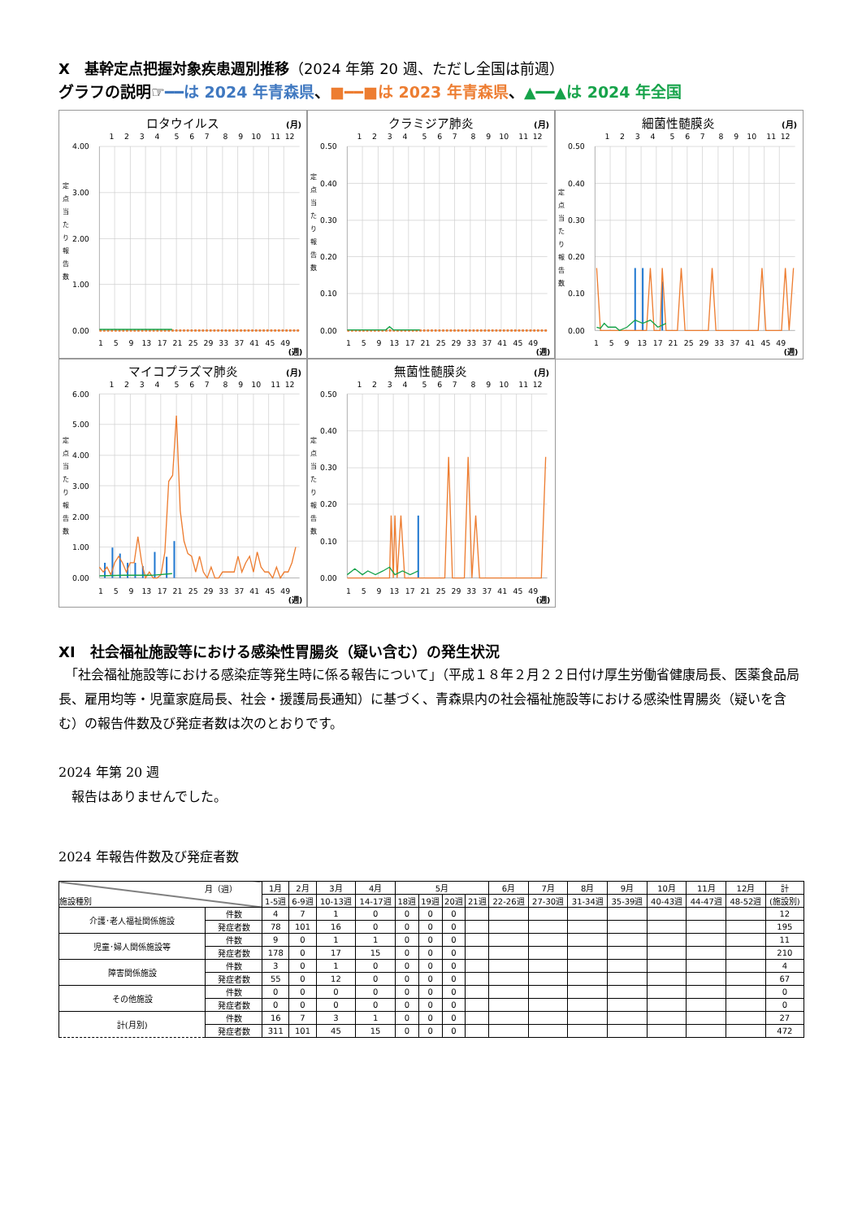Ⅹ　基幹定点把握対象疾患週別推移（2024 年第 20 週、ただし全国は前週）
グラフの説明☞━━は 2024 年青森県、■━━■は 2023 年青森県、▲━━▲は 2024 年全国
ロタウイルス
(月)
1
2
3
4
5
6
7
8
9
10
11
12
4.00
3.00
2.00
1.00
0.00
定
点
当
た
り
報
告
数
1
5
9
13
17
21
25
29
33
37
41
45
49
(週)
クラミジア肺炎
(月)
1
2
3
4
5
6
7
8
9
10
11
12
0.50
0.40
0.30
0.20
0.10
0.00
定
点
当
た
り
報
告
数
1
5
9
13
17
21
25
29
33
37
41
45
49
(週)
細菌性髄膜炎
(月)
1
2
3
4
5
6
7
8
9
10
11
12
0.50
0.40
0.30
0.20
0.10
0.00
定
点
当
た
り
報
告
数
1
5
9
13
17
21
25
29
33
37
41
45
49
(週)
マイコプラズマ肺炎
(月)
1
2
3
4
5
6
7
8
9
10
11
12
6.00
5.00
4.00
3.00
2.00
1.00
0.00
定
点
当
た
り
報
告
数
1
5
9
13
17
21
25
29
33
37
41
45
49
(週)
無菌性髄膜炎
(月)
1
2
3
4
5
6
7
8
9
10
11
12
0.50
0.40
0.30
0.20
0.10
0.00
定
点
当
た
り
報
告
数
1
5
9
13
17
21
25
29
33
37
41
45
49
(週)
ⅩⅠ　社会福祉施設等における感染性胃腸炎（疑い含む）の発生状況
　「社会福祉施設等における感染症等発生時に係る報告について」（平成１８年２月２２日付け厚生労働省健康局長、医薬食品局長、雇用均等・児童家庭局長、社会・援護局長通知）に基づく、青森県内の社会福祉施設等における感染性胃腸炎（疑いを含む）の報告件数及び発症者数は次のとおりです。
2024 年第 20 週
　報告はありませんでした。
2024 年報告件数及び発症者数
| 月（週） 施設種別 | | 1月 | 2月 | 3月 | 4月 | 5月 | | | | 6月 | 7月 | 8月 | 9月 | 10月 | 11月 | 12月 | 計 |
| --- | --- | --- | --- | --- | --- | --- | --- | --- | --- | --- | --- | --- | --- | --- | --- | --- | --- |
| | | 1-5週 | 6-9週 | 10-13週 | 14-17週 | 18週 | 19週 | 20週 | 21週 | 22-26週 | 27-30週 | 31-34週 | 35-39週 | 40-43週 | 44-47週 | 48-52週 | (施設別) |
| 介護･老人福祉関係施設 | 件数 | 4 | 7 | 1 | 0 | 0 | 0 | 0 | | | | | | | | | 12 |
| | 発症者数 | 78 | 101 | 16 | 0 | 0 | 0 | 0 | | | | | | | | | 195 |
| 児童･婦人関係施設等 | 件数 | 9 | 0 | 1 | 1 | 0 | 0 | 0 | | | | | | | | | 11 |
| | 発症者数 | 178 | 0 | 17 | 15 | 0 | 0 | 0 | | | | | | | | | 210 |
| 障害関係施設 | 件数 | 3 | 0 | 1 | 0 | 0 | 0 | 0 | | | | | | | | | 4 |
| | 発症者数 | 55 | 0 | 12 | 0 | 0 | 0 | 0 | | | | | | | | | 67 |
| その他施設 | 件数 | 0 | 0 | 0 | 0 | 0 | 0 | 0 | | | | | | | | | 0 |
| | 発症者数 | 0 | 0 | 0 | 0 | 0 | 0 | 0 | | | | | | | | | 0 |
| 計(月別) | 件数 | 16 | 7 | 3 | 1 | 0 | 0 | 0 | | | | | | | | | 27 |
| | 発症者数 | 311 | 101 | 45 | 15 | 0 | 0 | 0 | | | | | | | | | 472 |